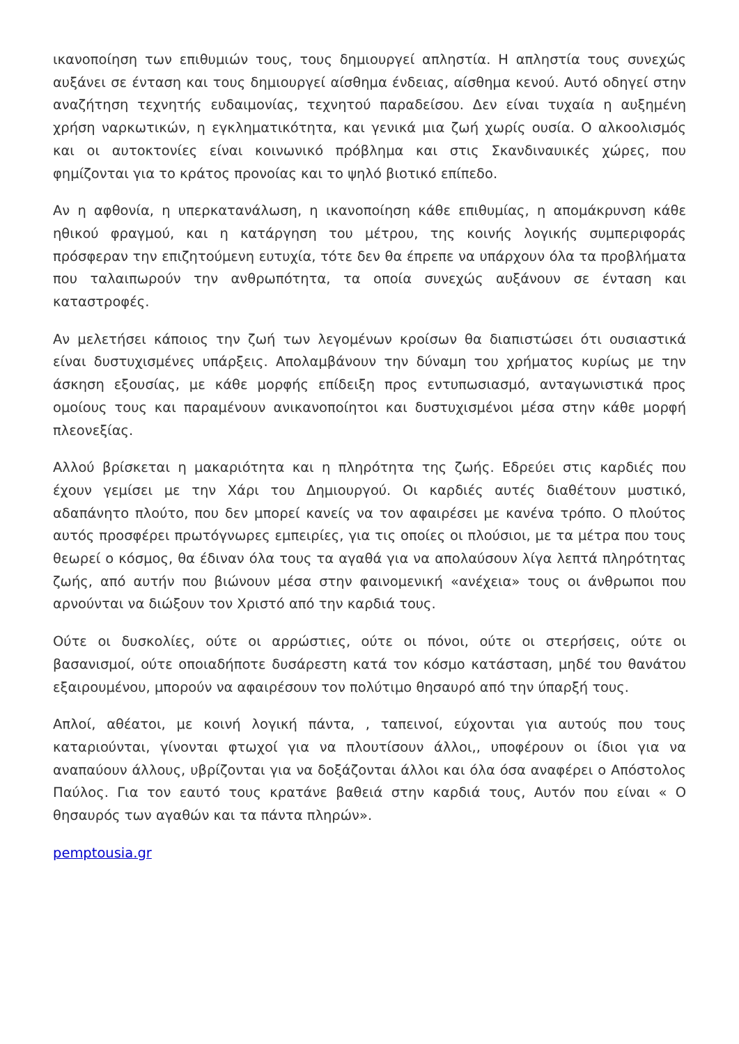ικανοποίηση των επιθυμιών τους, τους δημιουργεί απληστία. Η απληστία τους συνεχώς αυξάνει σε ένταση και τους δημιουργεί αίσθημα ένδειας, αίσθημα κενού. Αυτό οδηγεί στην αναζήτηση τεχνητής ευδαιμονίας, τεχνητού παραδείσου. Δεν είναι τυχαία η αυξημένη χρήση ναρκωτικών, η εγκληματικότητα, και γενικά μια ζωή χωρίς ουσία. Ο αλκοολισμός και οι αυτοκτονίες είναι κοινωνικό πρόβλημα και στις Σκανδιναυικές χώρες, που φημίζονται για το κράτος προνοίας και το ψηλό βιοτικό επίπεδο.
Αν η αφθονία, η υπερκατανάλωση, η ικανοποίηση κάθε επιθυμίας, η απομάκρυνση κάθε ηθικού φραγμού, και η κατάργηση του μέτρου, της κοινής λογικής συμπεριφοράς πρόσφεραν την επιζητούμενη ευτυχία, τότε δεν θα έπρεπε να υπάρχουν όλα τα προβλήματα που ταλαιπωρούν την ανθρωπότητα, τα οποία συνεχώς αυξάνουν σε ένταση και καταστροφές.
Αν μελετήσει κάποιος την ζωή των λεγομένων κροίσων θα διαπιστώσει ότι ουσιαστικά είναι δυστυχισμένες υπάρξεις. Απολαμβάνουν την δύναμη του χρήματος κυρίως με την άσκηση εξουσίας, με κάθε μορφής επίδειξη προς εντυπωσιασμό, ανταγωνιστικά προς ομοίους τους και παραμένουν ανικανοποίητοι και δυστυχισμένοι μέσα στην κάθε μορφή πλεονεξίας.
Αλλού βρίσκεται η μακαριότητα και η πληρότητα της ζωής. Εδρεύει στις καρδιές που έχουν γεμίσει με την Χάρι του Δημιουργού. Οι καρδιές αυτές διαθέτουν μυστικό, αδαπάνητο πλούτο, που δεν μπορεί κανείς να τον αφαιρέσει με κανένα τρόπο. Ο πλούτος αυτός προσφέρει πρωτόγνωρες εμπειρίες, για τις οποίες οι πλούσιοι, με τα μέτρα που τους θεωρεί ο κόσμος, θα έδιναν όλα τους τα αγαθά για να απολαύσουν λίγα λεπτά πληρότητας ζωής, από αυτήν που βιώνουν μέσα στην φαινομενική «ανέχεια» τους οι άνθρωποι που αρνούνται να διώξουν τον Χριστό από την καρδιά τους.
Ούτε οι δυσκολίες, ούτε οι αρρώστιες, ούτε οι πόνοι, ούτε οι στερήσεις, ούτε οι βασανισμοί, ούτε οποιαδήποτε δυσάρεστη κατά τον κόσμο κατάσταση, μηδέ του θανάτου εξαιρουμένου, μπορούν να αφαιρέσουν τον πολύτιμο θησαυρό από την ύπαρξή τους.
Απλοί, αθέατοι, με κοινή λογική πάντα, , ταπεινοί, εύχονται για αυτούς που τους καταριούνται, γίνονται φτωχοί για να πλουτίσουν άλλοι,, υποφέρουν οι ίδιοι για να αναπαύουν άλλους, υβρίζονται για να δοξάζονται άλλοι και όλα όσα αναφέρει ο Απόστολος Παύλος. Για τον εαυτό τους κρατάνε βαθειά στην καρδιά τους, Αυτόν που είναι « Ο θησαυρός των αγαθών και τα πάντα πληρών».
pemptousia.gr